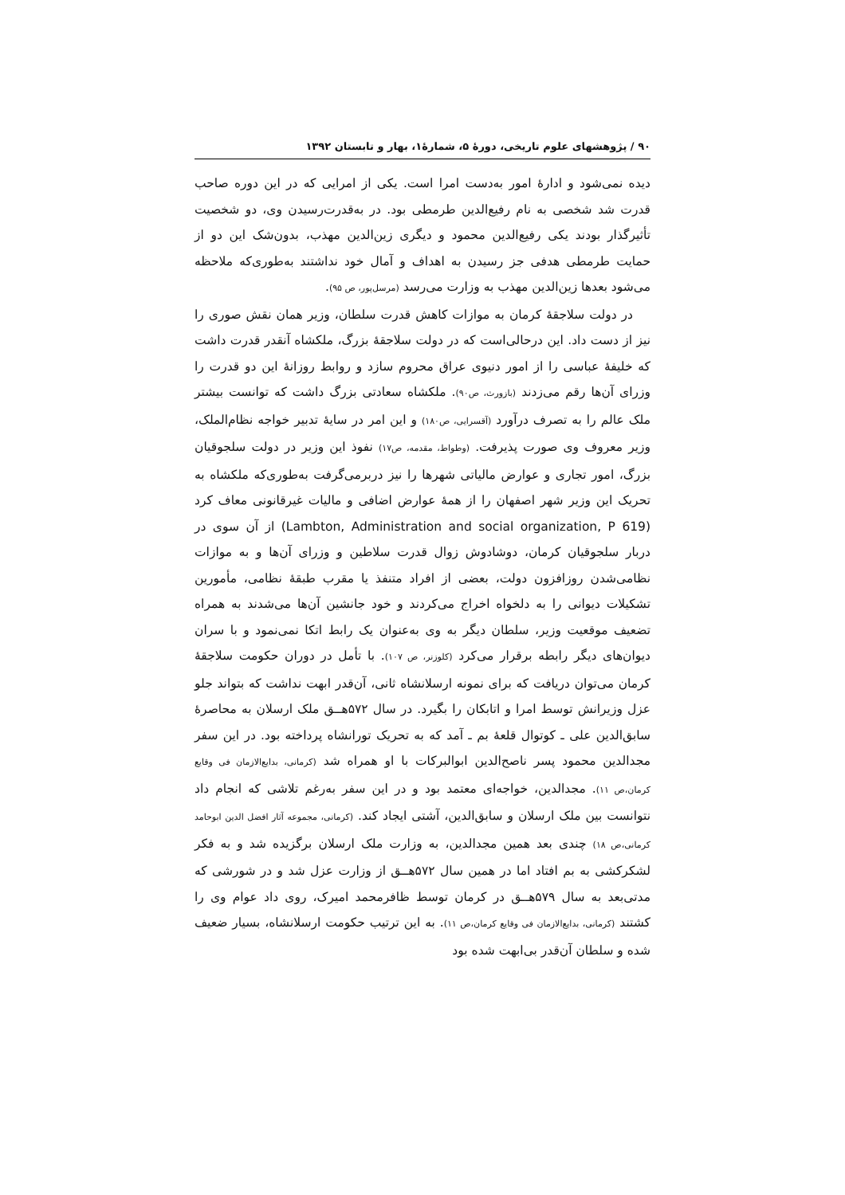۹۰ / پژوهشهای علوم تاریخی، دورهٔ ۵، شمارهٔ۱، بهار و تابستان ۱۳۹۲
دیده نمی‌شود و ادارهٔ امور به‌دست امرا است. یکی از امرایی که در این دوره صاحب قدرت شد شخصی به نام رفیع‌الدین طرمطی بود. در به‌قدرت‌رسیدن وی، دو شخصیت تأثیرگذار بودند یکی رفیع‌الدین محمود و دیگری زین‌الدین مهذب، بدون‌شک این دو از حمایت طرمطی هدفی جز رسیدن به اهداف و آمال خود نداشتند به‌طوری‌که ملاحظه می‌شود بعدها زین‌الدین مهذب به وزارت می‌رسد (مرسل‌پور، ص ۹۵).
در دولت سلاجقهٔ کرمان به موازات کاهش قدرت سلطان، وزیر همان نقش صوری را نیز از دست داد. این درحالی‌است که در دولت سلاجقهٔ بزرگ، ملکشاه آنقدر قدرت داشت که خلیفهٔ عباسی را از امور دنیوی عراق محروم سازد و روابط روزانهٔ این دو قدرت را وزرای آن‌ها رقم می‌زدند (بازورث، ص۹۰). ملکشاه سعادتی بزرگ داشت که توانست بیشتر ملک عالم را به تصرف درآورد (آقسرایی، ص۱۸۰) و این امر در سایهٔ تدبیر خواجه نظام‌الملک، وزیر معروف وی صورت پذیرفت. (وطواط، مقدمه، ص۱۷) نفوذ این وزیر در دولت سلجوقیان بزرگ، امور تجاری و عوارض مالیاتی شهرها را نیز دربرمی‌گرفت به‌طوری‌که ملکشاه به تحریک این وزیر شهر اصفهان را از همهٔ عوارض اضافی و مالیات غیرقانونی معاف کرد (Lambton, Administration and social organization, P 619) از آن سوی در دربار سلجوقیان کرمان، دوشادوش زوال قدرت سلاطین و وزرای آن‌ها و به موازات نظامی‌شدن روزافزون دولت، بعضی از افراد متنفذ یا مقرب طبقهٔ نظامی، مأمورین تشکیلات دیوانی را به دلخواه اخراج می‌کردند و خود جانشین آن‌ها می‌شدند به همراه تضعیف موقعیت وزیر، سلطان دیگر به وی به‌عنوان یک رابط اتکا نمی‌نمود و با سران دیوان‌های دیگر رابطه برقرار می‌کرد (کلوزنر، ص ۱۰۷). با تأمل در دوران حکومت سلاجقهٔ کرمان می‌توان دریافت که برای نمونه ارسلانشاه ثانی، آن‌قدر ابهت نداشت که بتواند جلو عزل وزیرانش توسط امرا و اتابکان را بگیرد. در سال ۵۷۲هــق ملک ارسلان به محاصرهٔ سابق‌الدین علی ـ کوتوال قلعهٔ بم ـ آمد که به تحریک تورانشاه پرداخته بود. در این سفر مجدالدین محمود پسر ناصح‌الدین ابوالبرکات با او همراه شد (کرمانی، بدایع‌الازمان فی وقایع کرمان،ص ۱۱). مجدالدین، خواجه‌ای معتمد بود و در این سفر به‌رغم تلاشی که انجام داد نتوانست بین ملک ارسلان و سابق‌الدین، آشتی ایجاد کند. (کرمانی، مجموعه آثار افضل الدین ابوحامد کرمانی،ص ۱۸) چندی بعد همین مجدالدین، به وزارت ملک ارسلان برگزیده شد و به فکر لشکرکشی به بم افتاد اما در همین سال ۵۷۲هــق از وزارت عزل شد و در شورشی که مدتی‌بعد به سال ۵۷۹هــق در کرمان توسط ظافرمحمد امیرک، روی داد عوام وی را کشتند (کرمانی، بدایع‌الازمان فی وقایع کرمان،ص ۱۱). به این ترتیب حکومت ارسلانشاه، بسیار ضعیف شده و سلطان آن‌قدر بی‌ابهت شده بود